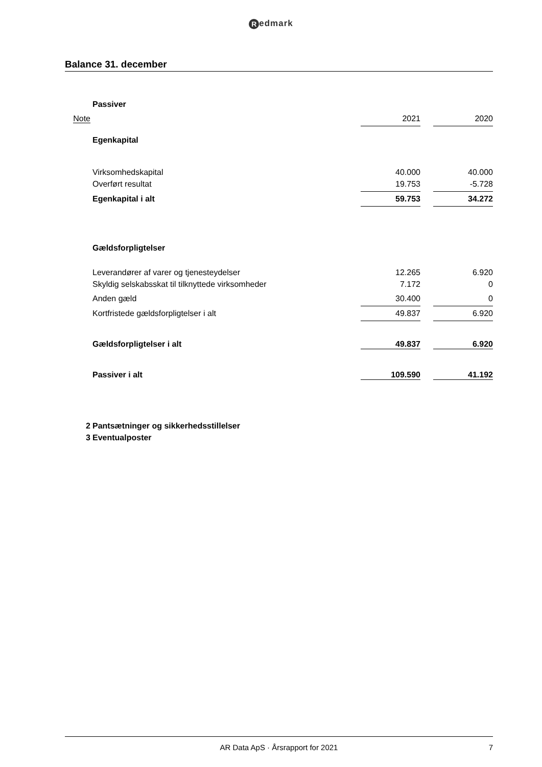Redmark
Balance 31. december
| | Passiver | | | |
| Note | | 2021 | | 2020 |
| | Egenkapital | | | |
| | Virksomhedskapital | 40.000 | | 40.000 |
| | Overført resultat | 19.753 | | -5.728 |
| | Egenkapital i alt | 59.753 | | 34.272 |
| | Gældsforpligtelser | | | |
| | Leverandører af varer og tjenesteydelser | 12.265 | | 6.920 |
| | Skyldig selskabsskat til tilknyttede virksomheder | 7.172 | | 0 |
| | Anden gæld | 30.400 | | 0 |
| | Kortfristede gældsforpligtelser i alt | 49.837 | | 6.920 |
| | Gældsforpligtelser i alt | 49.837 | | 6.920 |
| | Passiver i alt | 109.590 | | 41.192 |
| 2 | Pantsætninger og sikkerhedsstillelser | | | |
| 3 | Eventualposter | | | |
AR Data ApS · Årsrapport for 2021
7